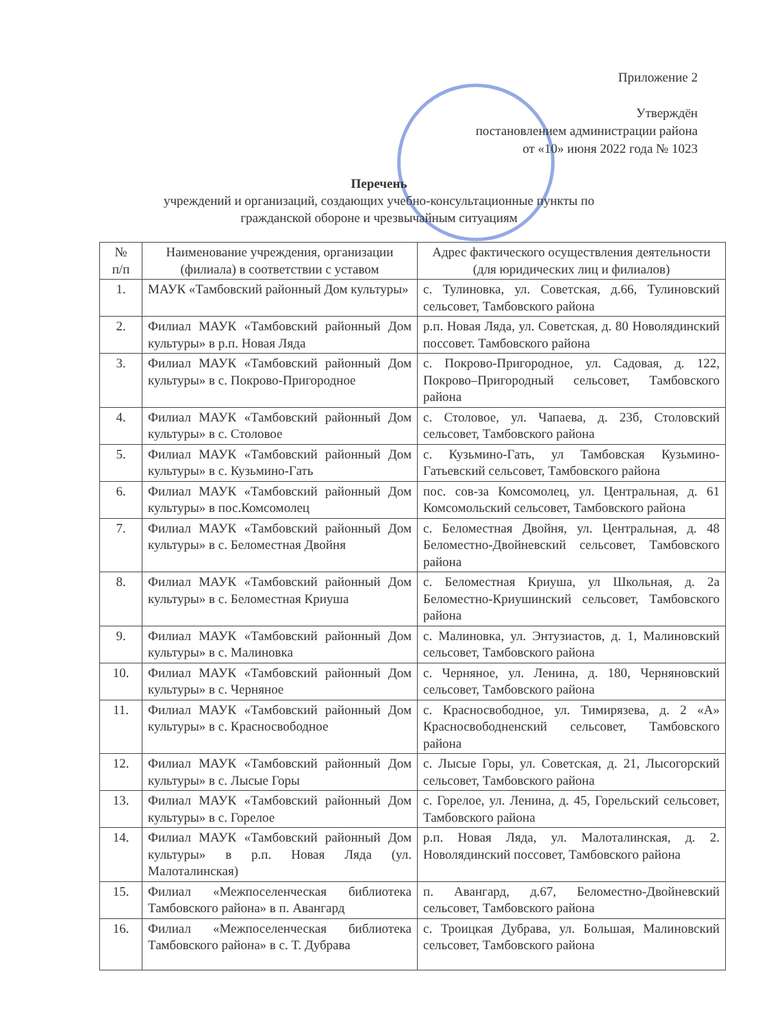Приложение 2
Утверждён
постановлением администрации района
от «10» июня 2022 года № 1023
Перечень
учреждений и организаций, создающих учебно-консультационные пункты по
гражданской обороне и чрезвычайным ситуациям
| № п/п | Наименование учреждения, организации (филиала) в соответствии с уставом | Адрес фактического осуществления деятельности (для юридических лиц и филиалов) |
| --- | --- | --- |
| 1. | МАУК «Тамбовский районный Дом культуры» | с. Тулиновка, ул. Советская, д.66, Тулиновский сельсовет, Тамбовского района |
| 2. | Филиал МАУК «Тамбовский районный Дом культуры» в р.п. Новая Ляда | р.п. Новая Ляда, ул. Советская, д. 80 Новолядинский поссовет. Тамбовского района |
| 3. | Филиал МАУК «Тамбовский районный Дом культуры» в с. Покрово-Пригородное | с. Покрово-Пригородное, ул. Садовая, д. 122, Покрово–Пригородный сельсовет, Тамбовского района |
| 4. | Филиал МАУК «Тамбовский районный Дом культуры» в с. Столовое | с. Столовое, ул. Чапаева, д. 23б, Столовский сельсовет, Тамбовского района |
| 5. | Филиал МАУК «Тамбовский районный Дом культуры» в с. Кузьмино-Гать | с. Кузьмино-Гать, ул Тамбовская Кузьмино-Гатьевский сельсовет, Тамбовского района |
| 6. | Филиал МАУК «Тамбовский районный Дом культуры» в пос.Комсомолец | пос. сов-за Комсомолец, ул. Центральная, д. 61 Комсомольский сельсовет, Тамбовского района |
| 7. | Филиал МАУК «Тамбовский районный Дом культуры» в с. Беломестная Двойня | с. Беломестная Двойня, ул. Центральная, д. 48 Беломестно-Двойневский сельсовет, Тамбовского района |
| 8. | Филиал МАУК «Тамбовский районный Дом культуры» в с. Беломестная Криуша | с. Беломестная Криуша, ул Школьная, д. 2а Беломестно-Криушинский сельсовет, Тамбовского района |
| 9. | Филиал МАУК «Тамбовский районный Дом культуры» в с. Малиновка | с. Малиновка, ул. Энтузиастов, д. 1, Малиновский сельсовет, Тамбовского района |
| 10. | Филиал МАУК «Тамбовский районный Дом культуры» в с. Черняное | с. Черняное, ул. Ленина, д. 180, Черняновский сельсовет, Тамбовского района |
| 11. | Филиал МАУК «Тамбовский районный Дом культуры» в с. Красносвободное | с. Красносвободное, ул. Тимирязева, д. 2 «А» Красносвободненский сельсовет, Тамбовского района |
| 12. | Филиал МАУК «Тамбовский районный Дом культуры» в с. Лысые Горы | с. Лысые Горы, ул. Советская, д. 21, Лысогорский сельсовет, Тамбовского района |
| 13. | Филиал МАУК «Тамбовский районный Дом культуры» в с. Горелое | с. Горелое, ул. Ленина, д. 45, Горельский сельсовет, Тамбовского района |
| 14. | Филиал МАУК «Тамбовский районный Дом культуры» в р.п. Новая Ляда (ул. Малоталинская) | р.п. Новая Ляда, ул. Малоталинская, д. 2. Новолядинский поссовет, Тамбовского района |
| 15. | Филиал «Межпоселенческая библиотека Тамбовского района» в п. Авангард | п. Авангард, д.67, Беломестно-Двойневский сельсовет, Тамбовского района |
| 16. | Филиал «Межпоселенческая библиотека Тамбовского района» в с. Т. Дубрава | с. Троицкая Дубрава, ул. Большая, Малиновский сельсовет, Тамбовского района |